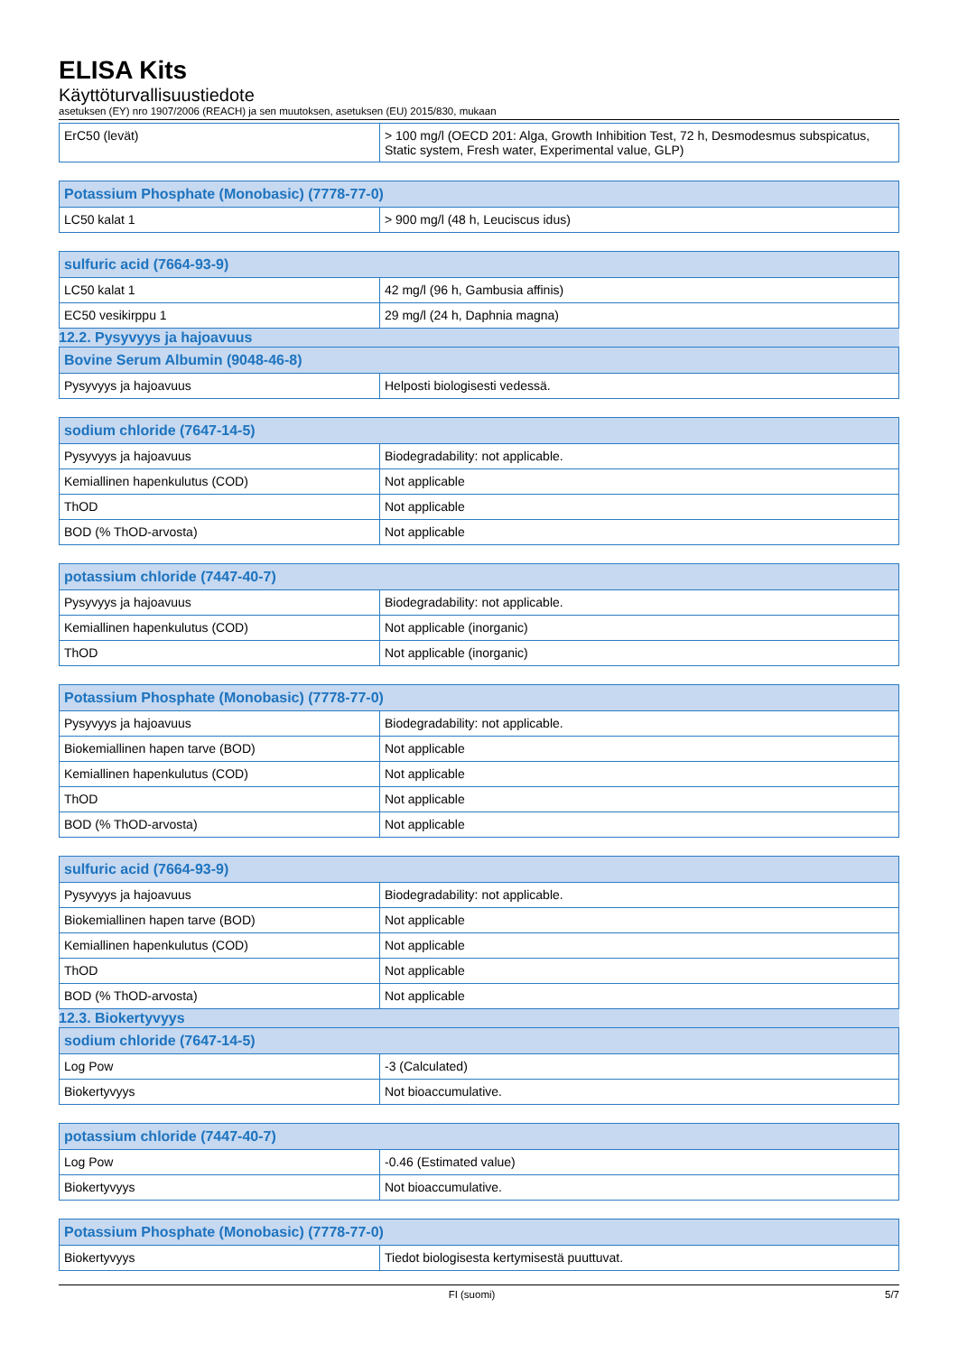ELISA Kits
Käyttöturvallisuustiedote
asetuksen (EY) nro 1907/2006 (REACH) ja sen muutoksen, asetuksen (EU) 2015/830, mukaan
| ErC50 (levät) | > 100 mg/l (OECD 201: Alga, Growth Inhibition Test, 72 h, Desmodesmus subspicatus, Static system, Fresh water, Experimental value, GLP) |
| Potassium Phosphate (Monobasic) (7778-77-0) | |
| --- | --- |
| LC50 kalat 1 | > 900 mg/l (48 h, Leuciscus idus) |
| sulfuric acid (7664-93-9) | |
| --- | --- |
| LC50 kalat 1 | 42 mg/l (96 h, Gambusia affinis) |
| EC50 vesikirppu 1 | 29 mg/l (24 h, Daphnia magna) |
12.2. Pysyvyys ja hajoavuus
| Bovine Serum Albumin (9048-46-8) | |
| --- | --- |
| Pysyvyys ja hajoavuus | Helposti biologisesti vedessä. |
| sodium chloride (7647-14-5) | |
| --- | --- |
| Pysyvyys ja hajoavuus | Biodegradability: not applicable. |
| Kemiallinen hapenkulutus (COD) | Not applicable |
| ThOD | Not applicable |
| BOD (% ThOD-arvosta) | Not applicable |
| potassium chloride (7447-40-7) | |
| --- | --- |
| Pysyvyys ja hajoavuus | Biodegradability: not applicable. |
| Kemiallinen hapenkulutus (COD) | Not applicable (inorganic) |
| ThOD | Not applicable (inorganic) |
| Potassium Phosphate (Monobasic) (7778-77-0) | |
| --- | --- |
| Pysyvyys ja hajoavuus | Biodegradability: not applicable. |
| Biokemiallinen hapen tarve (BOD) | Not applicable |
| Kemiallinen hapenkulutus (COD) | Not applicable |
| ThOD | Not applicable |
| BOD (% ThOD-arvosta) | Not applicable |
| sulfuric acid (7664-93-9) | |
| --- | --- |
| Pysyvyys ja hajoavuus | Biodegradability: not applicable. |
| Biokemiallinen hapen tarve (BOD) | Not applicable |
| Kemiallinen hapenkulutus (COD) | Not applicable |
| ThOD | Not applicable |
| BOD (% ThOD-arvosta) | Not applicable |
12.3. Biokertyvyys
| sodium chloride (7647-14-5) | |
| --- | --- |
| Log Pow | -3 (Calculated) |
| Biokertyvyys | Not bioaccumulative. |
| potassium chloride (7447-40-7) | |
| --- | --- |
| Log Pow | -0.46 (Estimated value) |
| Biokertyvyys | Not bioaccumulative. |
| Potassium Phosphate (Monobasic) (7778-77-0) | |
| --- | --- |
| Biokertyvyys | Tiedot biologisesta kertymisestä puuttuvat. |
FI (suomi) 5/7